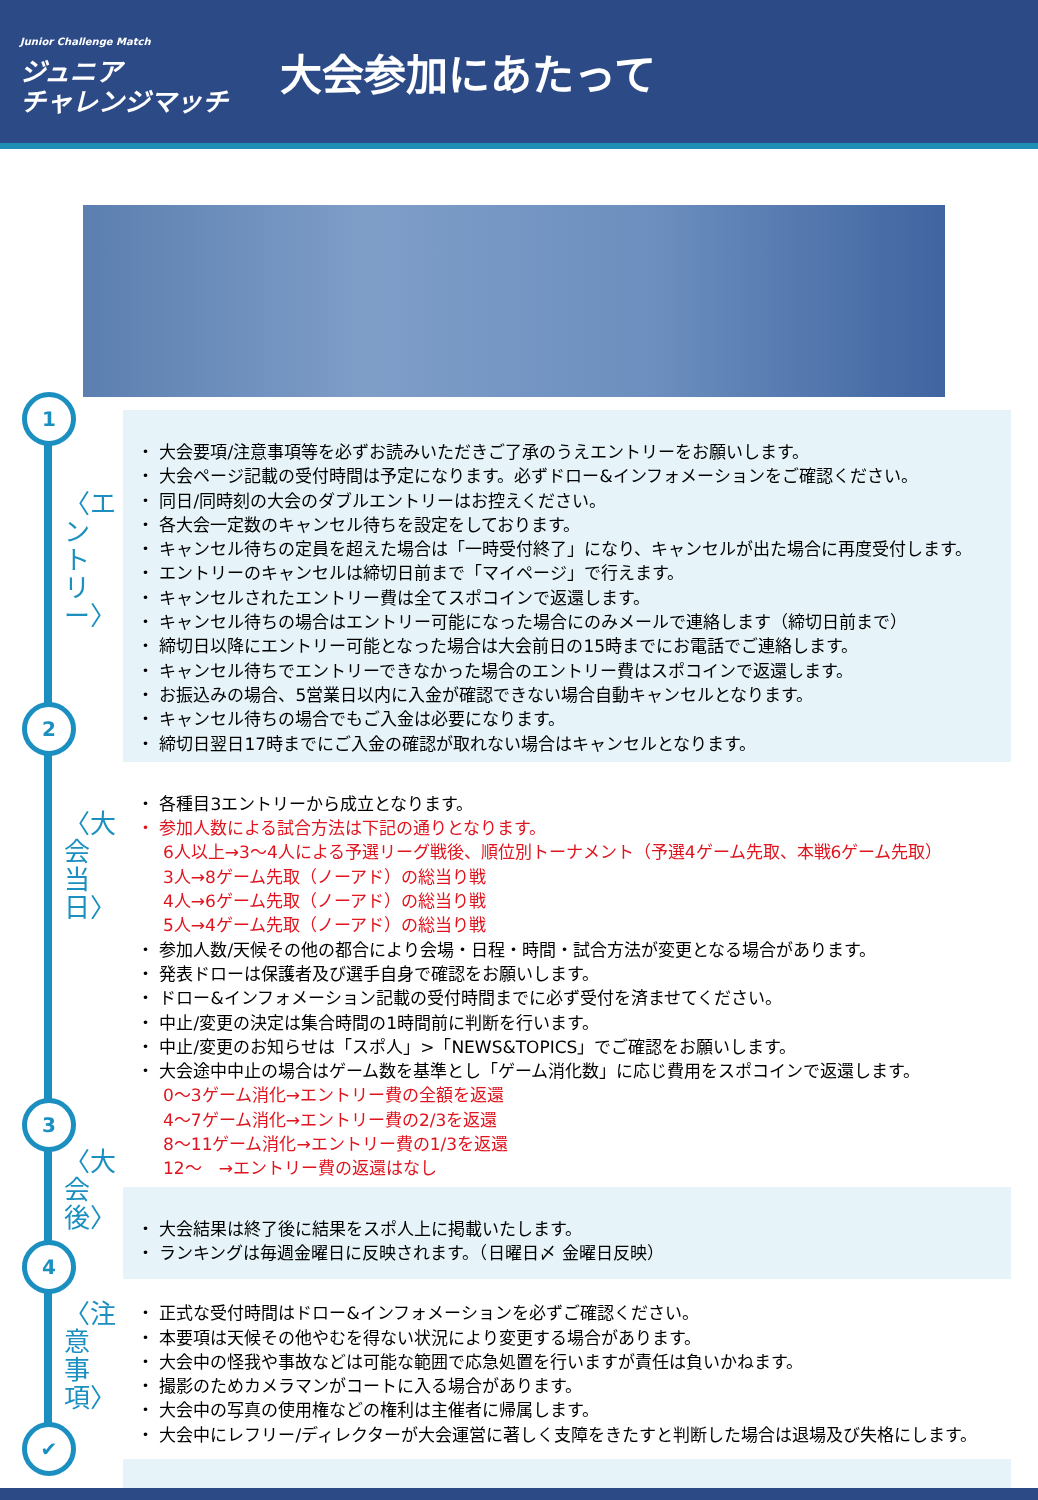Junior Challenge Match
ジュニア
チャレンジマッチ
大会参加にあたって
1
〈エントリー〉
2
〈大会当日〉
3
〈大会後〉
4
〈注意事項〉
✔
・ 大会要項/注意事項等を必ずお読みいただきご了承のうえエントリーをお願いします。
・ 大会ページ記載の受付時間は予定になります。必ずドロー&インフォメーションをご確認ください。
・ 同日/同時刻の大会のダブルエントリーはお控えください。
・ 各大会一定数のキャンセル待ちを設定をしております。
・ キャンセル待ちの定員を超えた場合は「一時受付終了」になり、キャンセルが出た場合に再度受付します。
・ エントリーのキャンセルは締切日前まで「マイページ」で行えます。
・ キャンセルされたエントリー費は全てスポコインで返還します。
・ キャンセル待ちの場合はエントリー可能になった場合にのみメールで連絡します（締切日前まで）
・ 締切日以降にエントリー可能となった場合は大会前日の15時までにお電話でご連絡します。
・ キャンセル待ちでエントリーできなかった場合のエントリー費はスポコインで返還します。
・ お振込みの場合、5営業日以内に入金が確認できない場合自動キャンセルとなります。
・ キャンセル待ちの場合でもご入金は必要になります。
・ 締切日翌日17時までにご入金の確認が取れない場合はキャンセルとなります。
・ 各種目3エントリーから成立となります。
・ 参加人数による試合方法は下記の通りとなります。
6人以上→3～4人による予選リーグ戦後、順位別トーナメント（予選4ゲーム先取、本戦6ゲーム先取）
3人→8ゲーム先取（ノーアド）の総当り戦
4人→6ゲーム先取（ノーアド）の総当り戦
5人→4ゲーム先取（ノーアド）の総当り戦
・ 参加人数/天候その他の都合により会場・日程・時間・試合方法が変更となる場合があります。
・ 発表ドローは保護者及び選手自身で確認をお願いします。
・ ドロー&インフォメーション記載の受付時間までに必ず受付を済ませてください。
・ 中止/変更の決定は集合時間の1時間前に判断を行います。
・ 中止/変更のお知らせは「スポ人」>「NEWS&TOPICS」でご確認をお願いします。
・ 大会途中中止の場合はゲーム数を基準とし「ゲーム消化数」に応じ費用をスポコインで返還します。
0～3ゲーム消化→エントリー費の全額を返還
4～7ゲーム消化→エントリー費の2/3を返還
8～11ゲーム消化→エントリー費の1/3を返還
12～　→エントリー費の返還はなし
・ 大会結果は終了後に結果をスポ人上に掲載いたします。
・ ランキングは毎週金曜日に反映されます。（日曜日〆 金曜日反映）
・ 正式な受付時間はドロー&インフォメーションを必ずご確認ください。
・ 本要項は天候その他やむを得ない状況により変更する場合があります。
・ 大会中の怪我や事故などは可能な範囲で応急処置を行いますが責任は負いかねます。
・ 撮影のためカメラマンがコートに入る場合があります。
・ 大会中の写真の使用権などの権利は主催者に帰属します。
・ 大会中にレフリー/ディレクターが大会運営に著しく支障をきたすと判断した場合は退場及び失格にします。